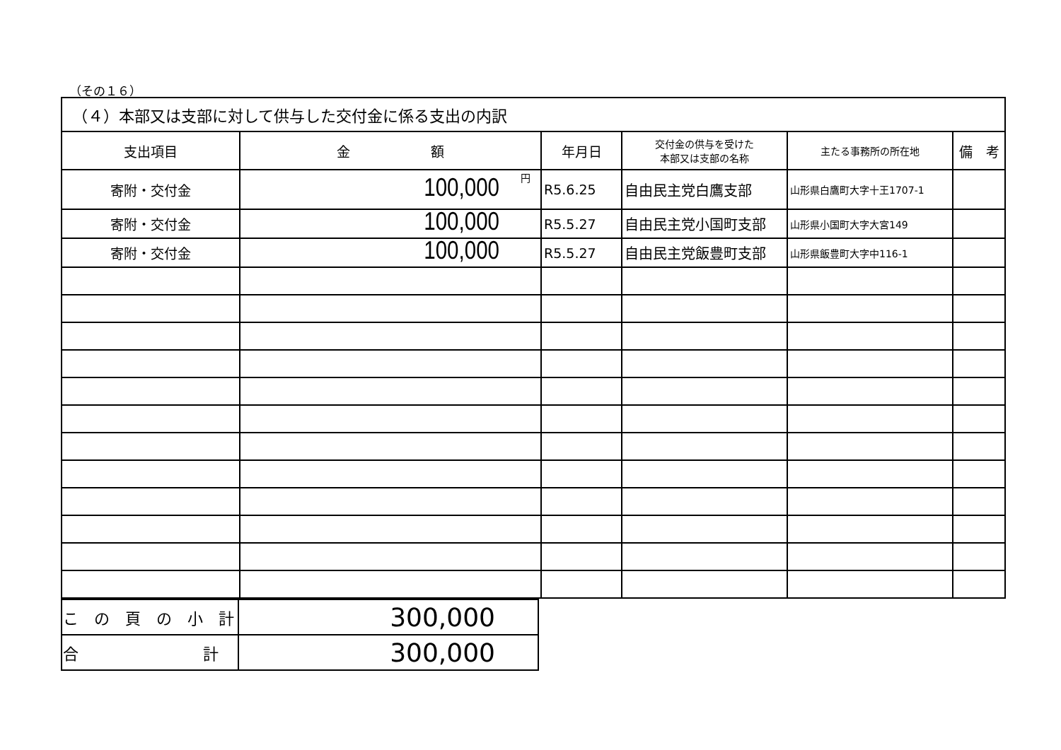（その１６）
| （４）本部又は支部に対して供与した交付金に係る支出の内訳 | | | | | |
| --- | --- | --- | --- | --- | --- |
| 支出項目 | 金 額 | 年月日 | 交付金の供与を受けた 本部又は支部の名称 | 主たる事務所の所在地 | 備 考 |
| 寄附・交付金 | 100,000 円 | R5.6.25 | 自由民主党白鷹支部 | 山形県白鷹町大字十王1707-1 | |
| 寄附・交付金 | 100,000 | R5.5.27 | 自由民主党小国町支部 | 山形県小国町大字大宮149 | |
| 寄附・交付金 | 100,000 | R5.5.27 | 自由民主党飯豊町支部 | 山形県飯豊町大字中116-1 | |
| こ の 頁 の 小 計 | 300,000 |
| 合 計 | 300,000 |